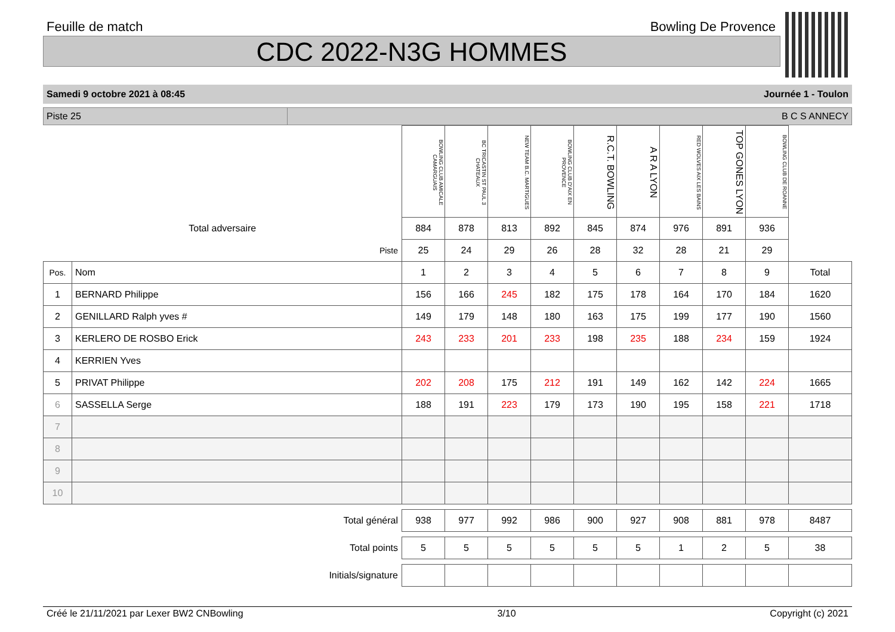Feuille de match Bowling De Provence
CDC 2022-N3G HOMMES
Samedi 9 octobre 2021 à 08:45 Journée 1 - Toulon
Piste 25 B C S ANNECY
| | | BOWLING CLUB AMICALE CAMARGUAIS | BC TRICASTIN ST PAUL 3 CHATEAUX | NEW TEAM B.C. MARTIGUES | BOWLING CLUB D'AIX EN PROVENCE | R.C.T. BOWLING | A R A LYON | RED WOLVES AIX LES BAINS | TOP GONES LYON | BOWLING CLUB DE ROANNE | |
| Total adversaire | | 884 | 878 | 813 | 892 | 845 | 874 | 976 | 891 | 936 | |
| Piste | | 25 | 24 | 29 | 26 | 28 | 32 | 28 | 21 | 29 | |
| Pos. | Nom | 1 | 2 | 3 | 4 | 5 | 6 | 7 | 8 | 9 | Total |
| 1 | BERNARD Philippe | 156 | 166 | 245 | 182 | 175 | 178 | 164 | 170 | 184 | 1620 |
| 2 | GENILLARD Ralph yves # | 149 | 179 | 148 | 180 | 163 | 175 | 199 | 177 | 190 | 1560 |
| 3 | KERLERO DE ROSBO Erick | 243 | 233 | 201 | 233 | 198 | 235 | 188 | 234 | 159 | 1924 |
| 4 | KERRIEN Yves | | | | | | | | | | |
| 5 | PRIVAT Philippe | 202 | 208 | 175 | 212 | 191 | 149 | 162 | 142 | 224 | 1665 |
| 6 | SASSELLA Serge | 188 | 191 | 223 | 179 | 173 | 190 | 195 | 158 | 221 | 1718 |
| 7 | | | | | | | | | | | |
| 8 | | | | | | | | | | | |
| 9 | | | | | | | | | | | |
| 10 | | | | | | | | | | | |
| Total général | | 938 | 977 | 992 | 986 | 900 | 927 | 908 | 881 | 978 | 8487 |
| Total points | | 5 | 5 | 5 | 5 | 5 | 5 | 1 | 2 | 5 | 38 |
| Initials/signature | | | | | | | | | | | |
Créé le 21/11/2021 par Lexer BW2 CNBowling 3/10 Copyright (c) 2021